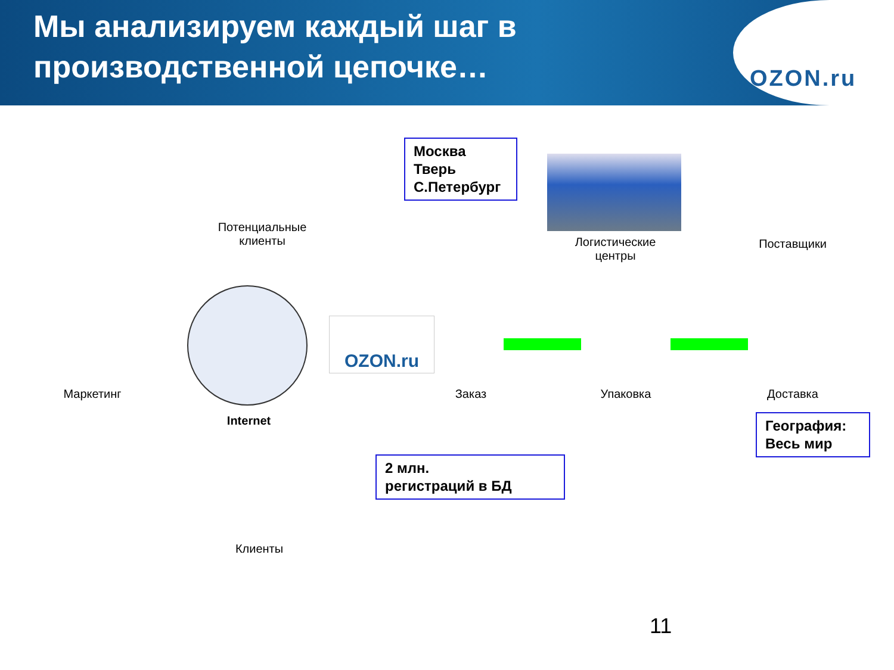Мы анализируем каждый шаг в производственной цепочке…
OZON.ru
Москва
Тверь
С.Петербург
Логистические центры
Поставщики
Потенциальные клиенты
OZON.ru
Маркетинг Заказ Упаковка Доставка
Internet
География:
Весь мир
2 млн.
регистраций в БД
Клиенты
11